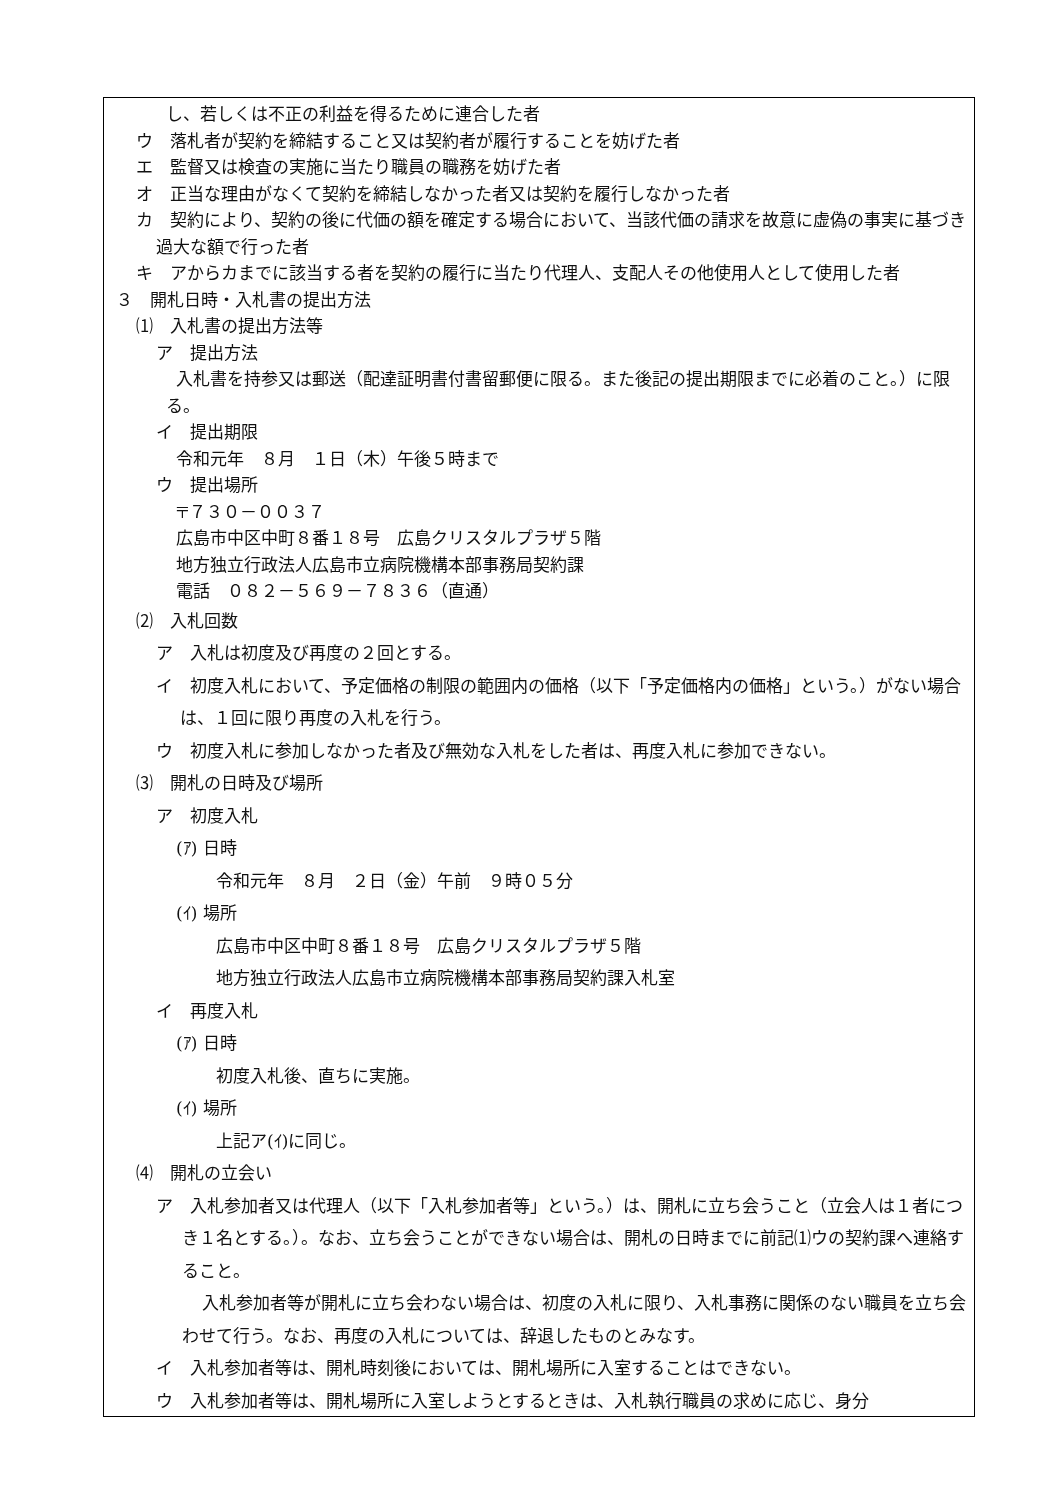し、若しくは不正の利益を得るために連合した者
ウ　落札者が契約を締結すること又は契約者が履行することを妨げた者
エ　監督又は検査の実施に当たり職員の職務を妨げた者
オ　正当な理由がなくて契約を締結しなかった者又は契約を履行しなかった者
カ　契約により、契約の後に代価の額を確定する場合において、当該代価の請求を故意に虚偽の事実に基づき過大な額で行った者
キ　アからカまでに該当する者を契約の履行に当たり代理人、支配人その他使用人として使用した者
３　開札日時・入札書の提出方法
⑴　入札書の提出方法等
ア　提出方法
入札書を持参又は郵送（配達証明書付書留郵便に限る。また後記の提出期限までに必着のこと。）に限る。
イ　提出期限
令和元年　８月　１日（木）午後５時まで
ウ　提出場所
〒７３０－００３７
広島市中区中町８番１８号　広島クリスタルプラザ５階
地方独立行政法人広島市立病院機構本部事務局契約課
電話　０８２－５６９－７８３６（直通）
⑵　入札回数
ア　入札は初度及び再度の２回とする。
イ　初度入札において、予定価格の制限の範囲内の価格（以下「予定価格内の価格」という。）がない場合は、１回に限り再度の入札を行う。
ウ　初度入札に参加しなかった者及び無効な入札をした者は、再度入札に参加できない。
⑶　開札の日時及び場所
ア　初度入札
(ｱ) 日時
令和元年　８月　２日（金）午前　９時０５分
(ｲ) 場所
広島市中区中町８番１８号　広島クリスタルプラザ５階
地方独立行政法人広島市立病院機構本部事務局契約課入札室
イ　再度入札
(ｱ) 日時
初度入札後、直ちに実施。
(ｲ) 場所
上記ア(ｲ)に同じ。
⑷　開札の立会い
ア　入札参加者又は代理人（以下「入札参加者等」という。）は、開札に立ち会うこと（立会人は１者につき１名とする。）。なお、立ち会うことができない場合は、開札の日時までに前記⑴ウの契約課へ連絡すること。
入札参加者等が開札に立ち会わない場合は、初度の入札に限り、入札事務に関係のない職員を立ち会わせて行う。なお、再度の入札については、辞退したものとみなす。
イ　入札参加者等は、開札時刻後においては、開札場所に入室することはできない。
ウ　入札参加者等は、開札場所に入室しようとするときは、入札執行職員の求めに応じ、身分